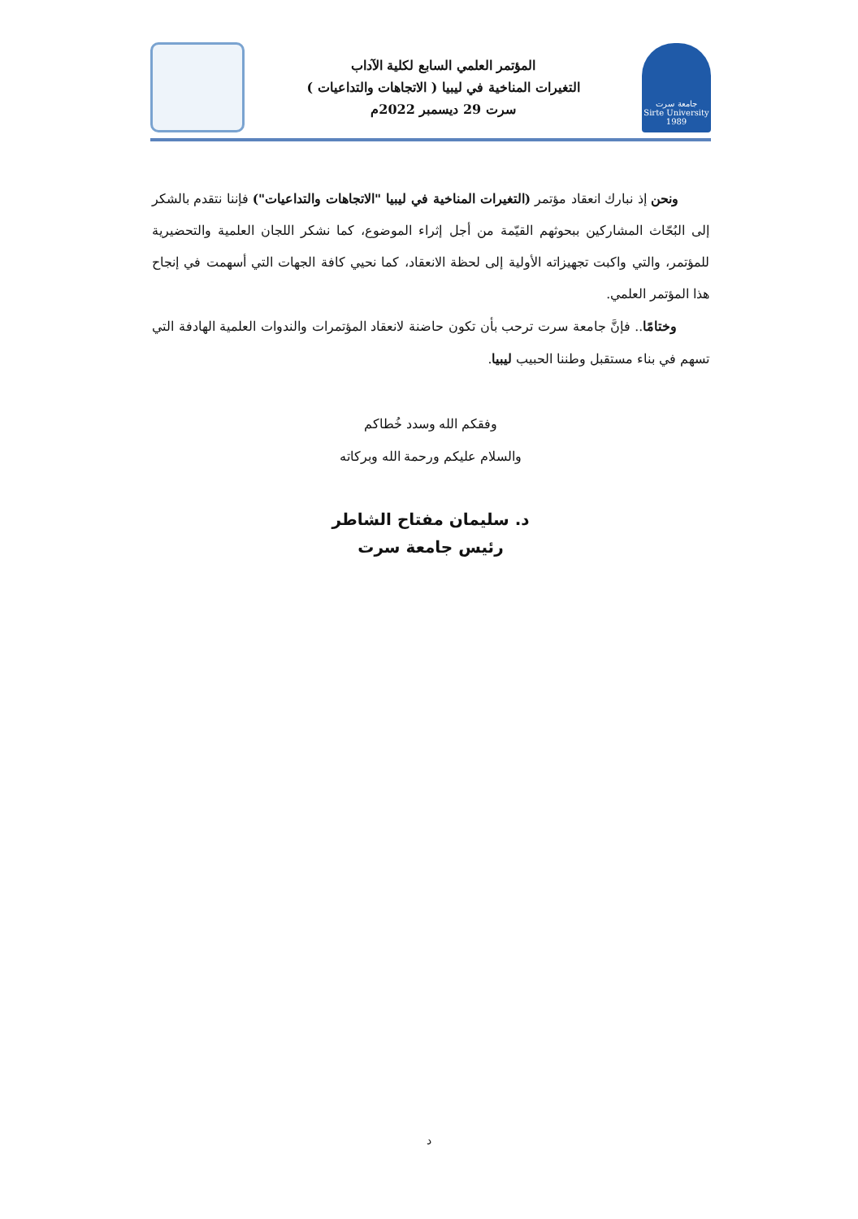جامعة سرت
Sirte University
1989
المؤتمر العلمي السابع لكلية الآداب
التغيرات المناخية في ليبيا ( الاتجاهات والتداعيات )
سرت 29 ديسمبر 2022م
ونحن إذ نبارك انعقاد مؤتمر (التغيرات المناخية في ليبيا "الاتجاهات والتداعيات") فإننا نتقدم بالشكر إلى البُحّاث المشاركين ببحوثهم القيّمة من أجل إثراء الموضوع، كما نشكر اللجان العلمية والتحضيرية للمؤتمر، والتي واكبت تجهيزاته الأولية إلى لحظة الانعقاد، كما نحيي كافة الجهات التي أسهمت في إنجاح هذا المؤتمر العلمي.
وختامًا.. فإنَّ جامعة سرت ترحب بأن تكون حاضنة لانعقاد المؤتمرات والندوات العلمية الهادفة التي تسهم في بناء مستقبل وطننا الحبيب ليبيا.
وفقكم الله وسدد خُطاكم
والسلام عليكم ورحمة الله وبركاته
د. سليمان مفتاح الشاطر
رئيس جامعة سرت
د